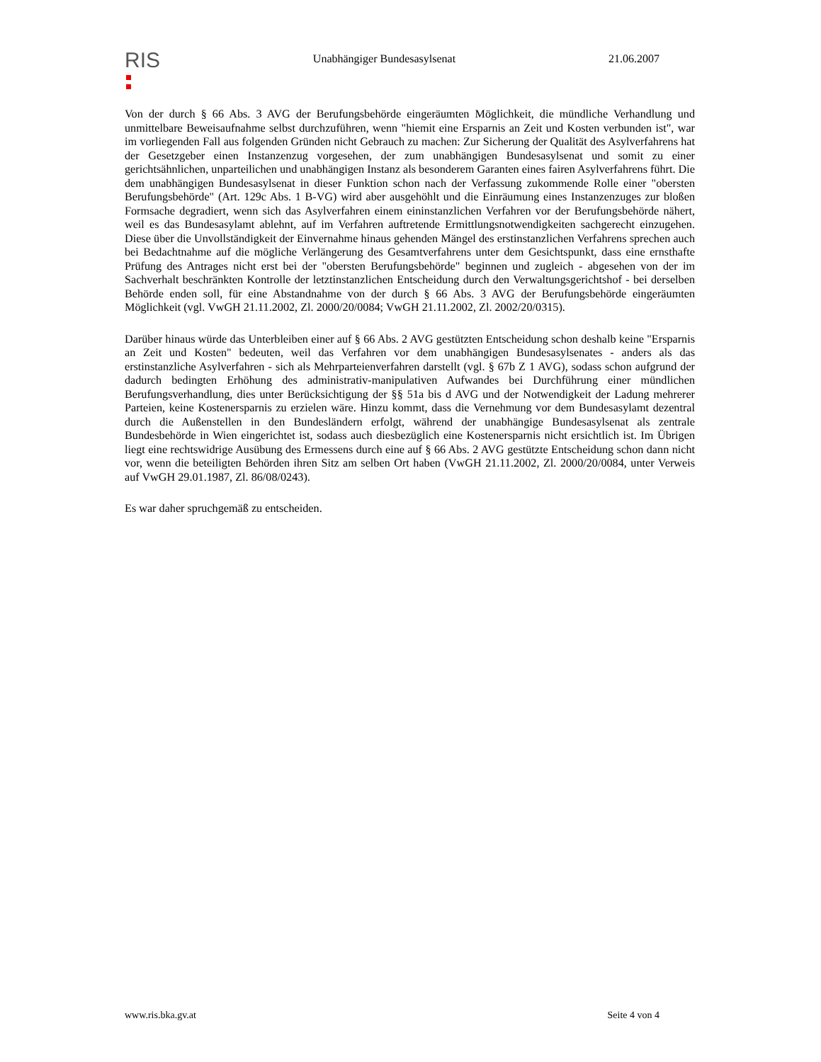RIS
Unabhängiger Bundesasylsenat 21.06.2007
Von der durch § 66 Abs. 3 AVG der Berufungsbehörde eingeräumten Möglichkeit, die mündliche Verhandlung und unmittelbare Beweisaufnahme selbst durchzuführen, wenn "hiemit eine Ersparnis an Zeit und Kosten verbunden ist", war im vorliegenden Fall aus folgenden Gründen nicht Gebrauch zu machen: Zur Sicherung der Qualität des Asylverfahrens hat der Gesetzgeber einen Instanzenzug vorgesehen, der zum unabhängigen Bundesasylsenat und somit zu einer gerichtsähnlichen, unparteilichen und unabhängigen Instanz als besonderem Garanten eines fairen Asylverfahrens führt. Die dem unabhängigen Bundesasylsenat in dieser Funktion schon nach der Verfassung zukommende Rolle einer "obersten Berufungsbehörde" (Art. 129c Abs. 1 B-VG) wird aber ausgehöhlt und die Einräumung eines Instanzenzuges zur bloßen Formsache degradiert, wenn sich das Asylverfahren einem eininstanzlichen Verfahren vor der Berufungsbehörde nähert, weil es das Bundesasylamt ablehnt, auf im Verfahren auftretende Ermittlungsnotwendigkeiten sachgerecht einzugehen. Diese über die Unvollständigkeit der Einvernahme hinaus gehenden Mängel des erstinstanzlichen Verfahrens sprechen auch bei Bedachtnahme auf die mögliche Verlängerung des Gesamtverfahrens unter dem Gesichtspunkt, dass eine ernsthafte Prüfung des Antrages nicht erst bei der "obersten Berufungsbehörde" beginnen und zugleich - abgesehen von der im Sachverhalt beschränkten Kontrolle der letztinstanzlichen Entscheidung durch den Verwaltungsgerichtshof - bei derselben Behörde enden soll, für eine Abstandnahme von der durch § 66 Abs. 3 AVG der Berufungsbehörde eingeräumten Möglichkeit (vgl. VwGH 21.11.2002, Zl. 2000/20/0084; VwGH 21.11.2002, Zl. 2002/20/0315).
Darüber hinaus würde das Unterbleiben einer auf § 66 Abs. 2 AVG gestützten Entscheidung schon deshalb keine "Ersparnis an Zeit und Kosten" bedeuten, weil das Verfahren vor dem unabhängigen Bundesasylsenates - anders als das erstinstanzliche Asylverfahren - sich als Mehrparteienverfahren darstellt (vgl. § 67b Z 1 AVG), sodass schon aufgrund der dadurch bedingten Erhöhung des administrativ-manipulativen Aufwandes bei Durchführung einer mündlichen Berufungsverhandlung, dies unter Berücksichtigung der §§ 51a bis d AVG und der Notwendigkeit der Ladung mehrerer Parteien, keine Kostenersparnis zu erzielen wäre. Hinzu kommt, dass die Vernehmung vor dem Bundesasylamt dezentral durch die Außenstellen in den Bundesländern erfolgt, während der unabhängige Bundesasylsenat als zentrale Bundesbehörde in Wien eingerichtet ist, sodass auch diesbezüglich eine Kostenersparnis nicht ersichtlich ist. Im Übrigen liegt eine rechtswidrige Ausübung des Ermessens durch eine auf § 66 Abs. 2 AVG gestützte Entscheidung schon dann nicht vor, wenn die beteiligten Behörden ihren Sitz am selben Ort haben (VwGH 21.11.2002, Zl. 2000/20/0084, unter Verweis auf VwGH 29.01.1987, Zl. 86/08/0243).
Es war daher spruchgemäß zu entscheiden.
www.ris.bka.gv.at Seite 4 von 4